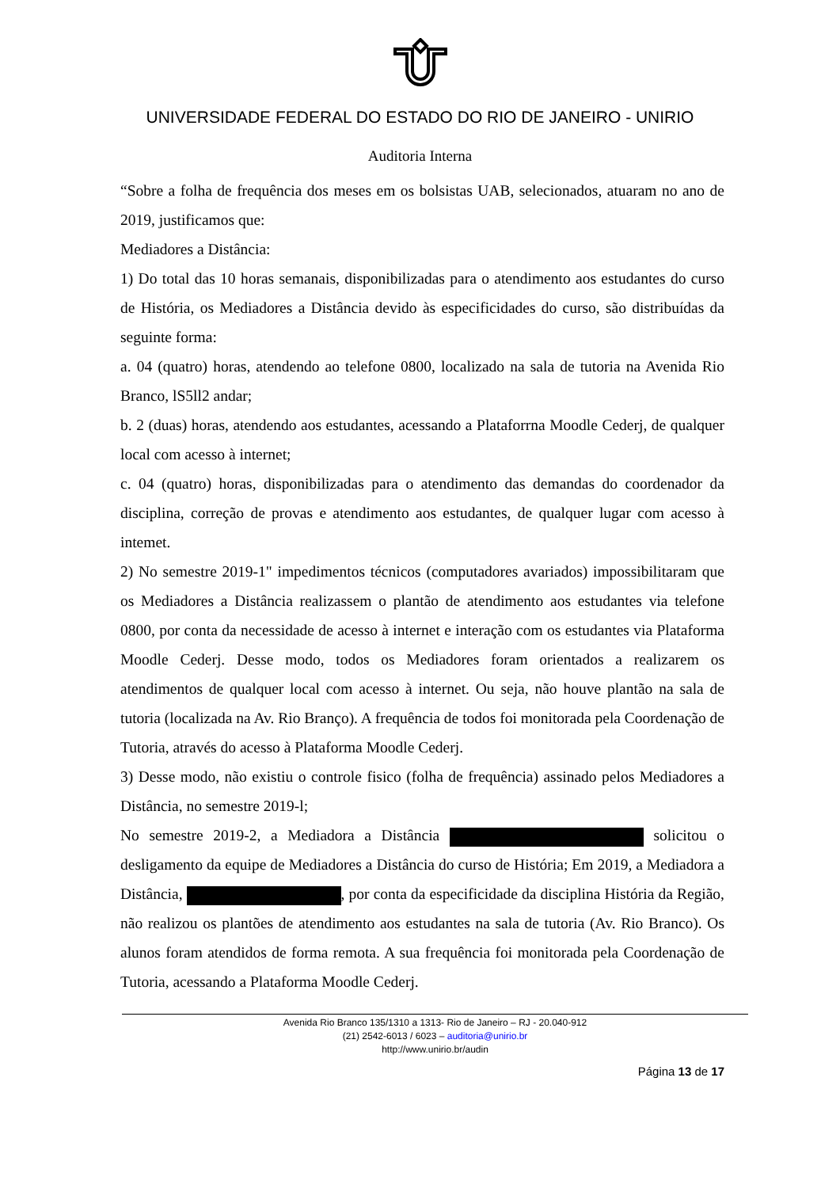UNIVERSIDADE FEDERAL DO ESTADO DO RIO DE JANEIRO - UNIRIO
Auditoria Interna
“Sobre a folha de frequência dos meses em os bolsistas UAB, selecionados, atuaram no ano de 2019, justificamos que:
Mediadores a Distância:
1) Do total das 10 horas semanais, disponibilizadas para o atendimento aos estudantes do curso de História, os Mediadores a Distância devido às especificidades do curso, são distribuídas da seguinte forma:
a. 04 (quatro) horas, atendendo ao telefone 0800, localizado na sala de tutoria na Avenida Rio Branco, lS5ll2 andar;
b. 2 (duas) horas, atendendo aos estudantes, acessando a Plataforrna Moodle Cederj, de qualquer local com acesso à internet;
c. 04 (quatro) horas, disponibilizadas para o atendimento das demandas do coordenador da disciplina, correção de provas e atendimento aos estudantes, de qualquer lugar com acesso à intemet.
2) No semestre 2019-1" impedimentos técnicos (computadores avariados) impossibilitaram que os Mediadores a Distância realizassem o plantão de atendimento aos estudantes via telefone 0800, por conta da necessidade de acesso à internet e interação com os estudantes via Plataforma Moodle Cederj. Desse modo, todos os Mediadores foram orientados a realizarem os atendimentos de qualquer local com acesso à internet. Ou seja, não houve plantão na sala de tutoria (localizada na Av. Rio Branço). A frequência de todos foi monitorada pela Coordenação de Tutoria, através do acesso à Plataforma Moodle Cederj.
3) Desse modo, não existiu o controle fisico (folha de frequência) assinado pelos Mediadores a Distância, no semestre 2019-l;
No semestre 2019-2, a Mediadora a Distância solicitou o desligamento da equipe de Mediadores a Distância do curso de História; Em 2019, a Mediadora a Distância, , por conta da especificidade da disciplina História da Região, não realizou os plantões de atendimento aos estudantes na sala de tutoria (Av. Rio Branco). Os alunos foram atendidos de forma remota. A sua frequência foi monitorada pela Coordenação de Tutoria, acessando a Plataforma Moodle Cederj.
Avenida Rio Branco 135/1310 a 1313- Rio de Janeiro – RJ - 20.040-912
(21) 2542-6013 / 6023 – auditoria@unirio.br
http://www.unirio.br/audin
Página 13 de 17